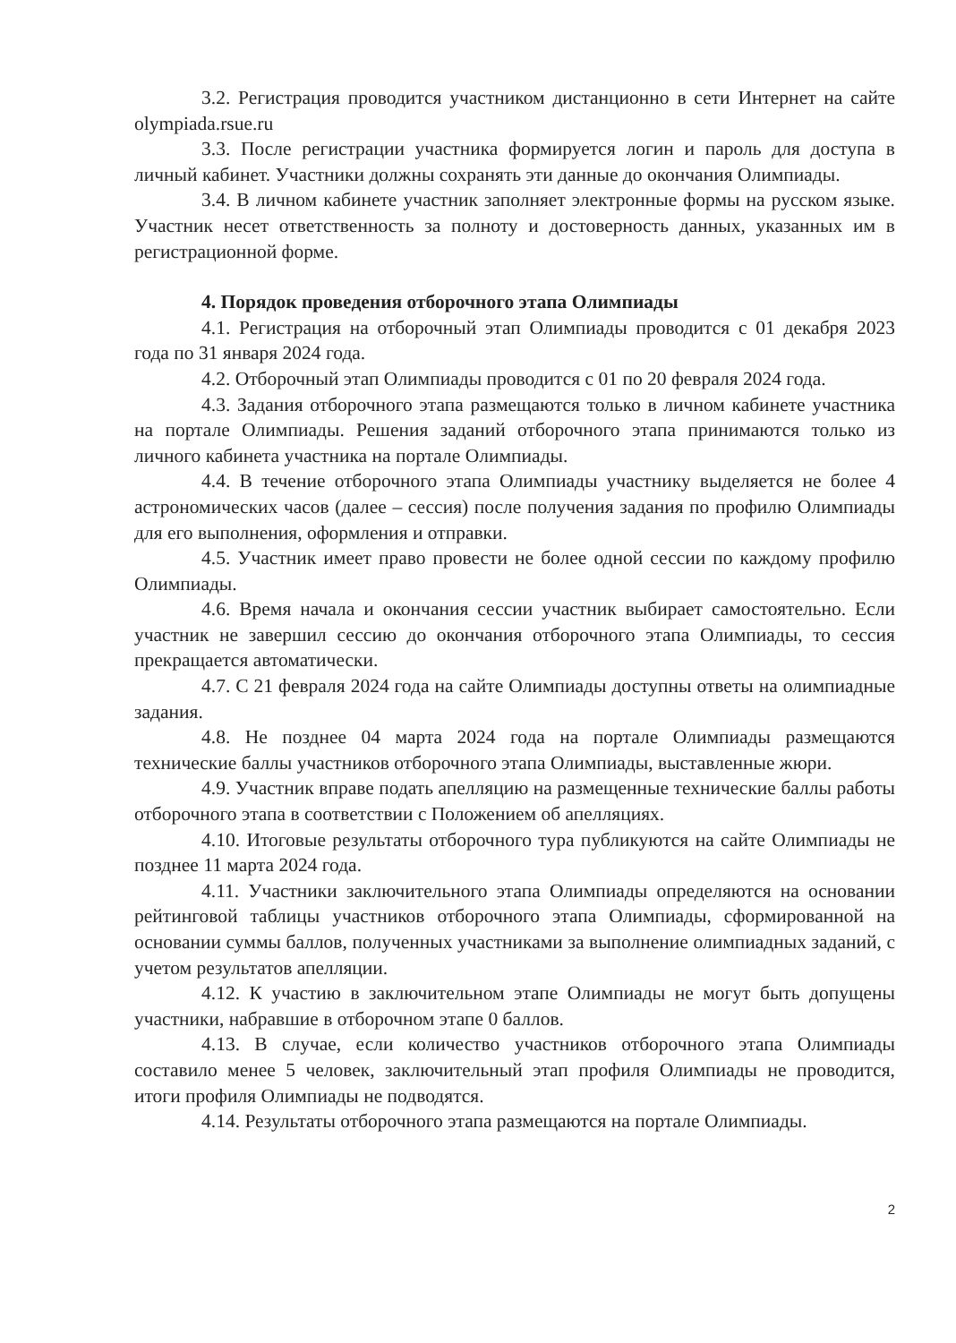3.2. Регистрация проводится участником дистанционно в сети Интернет на сайте olympiada.rsue.ru
3.3. После регистрации участника формируется логин и пароль для доступа в личный кабинет. Участники должны сохранять эти данные до окончания Олимпиады.
3.4. В личном кабинете участник заполняет электронные формы на русском языке. Участник несет ответственность за полноту и достоверность данных, указанных им в регистрационной форме.
4. Порядок проведения отборочного этапа Олимпиады
4.1. Регистрация на отборочный этап Олимпиады проводится с 01 декабря 2023 года по 31 января 2024 года.
4.2. Отборочный этап Олимпиады проводится с 01 по 20 февраля 2024 года.
4.3. Задания отборочного этапа размещаются только в личном кабинете участника на портале Олимпиады. Решения заданий отборочного этапа принимаются только из личного кабинета участника на портале Олимпиады.
4.4. В течение отборочного этапа Олимпиады участнику выделяется не более 4 астрономических часов (далее – сессия) после получения задания по профилю Олимпиады для его выполнения, оформления и отправки.
4.5. Участник имеет право провести не более одной сессии по каждому профилю Олимпиады.
4.6. Время начала и окончания сессии участник выбирает самостоятельно. Если участник не завершил сессию до окончания отборочного этапа Олимпиады, то сессия прекращается автоматически.
4.7. С 21 февраля 2024 года на сайте Олимпиады доступны ответы на олимпиадные задания.
4.8. Не позднее 04 марта 2024 года на портале Олимпиады размещаются технические баллы участников отборочного этапа Олимпиады, выставленные жюри.
4.9. Участник вправе подать апелляцию на размещенные технические баллы работы отборочного этапа в соответствии с Положением об апелляциях.
4.10. Итоговые результаты отборочного тура публикуются на сайте Олимпиады не позднее 11 марта 2024 года.
4.11. Участники заключительного этапа Олимпиады определяются на основании рейтинговой таблицы участников отборочного этапа Олимпиады, сформированной на основании суммы баллов, полученных участниками за выполнение олимпиадных заданий, с учетом результатов апелляции.
4.12. К участию в заключительном этапе Олимпиады не могут быть допущены участники, набравшие в отборочном этапе 0 баллов.
4.13. В случае, если количество участников отборочного этапа Олимпиады составило менее 5 человек, заключительный этап профиля Олимпиады не проводится, итоги профиля Олимпиады не подводятся.
4.14. Результаты отборочного этапа размещаются на портале Олимпиады.
2